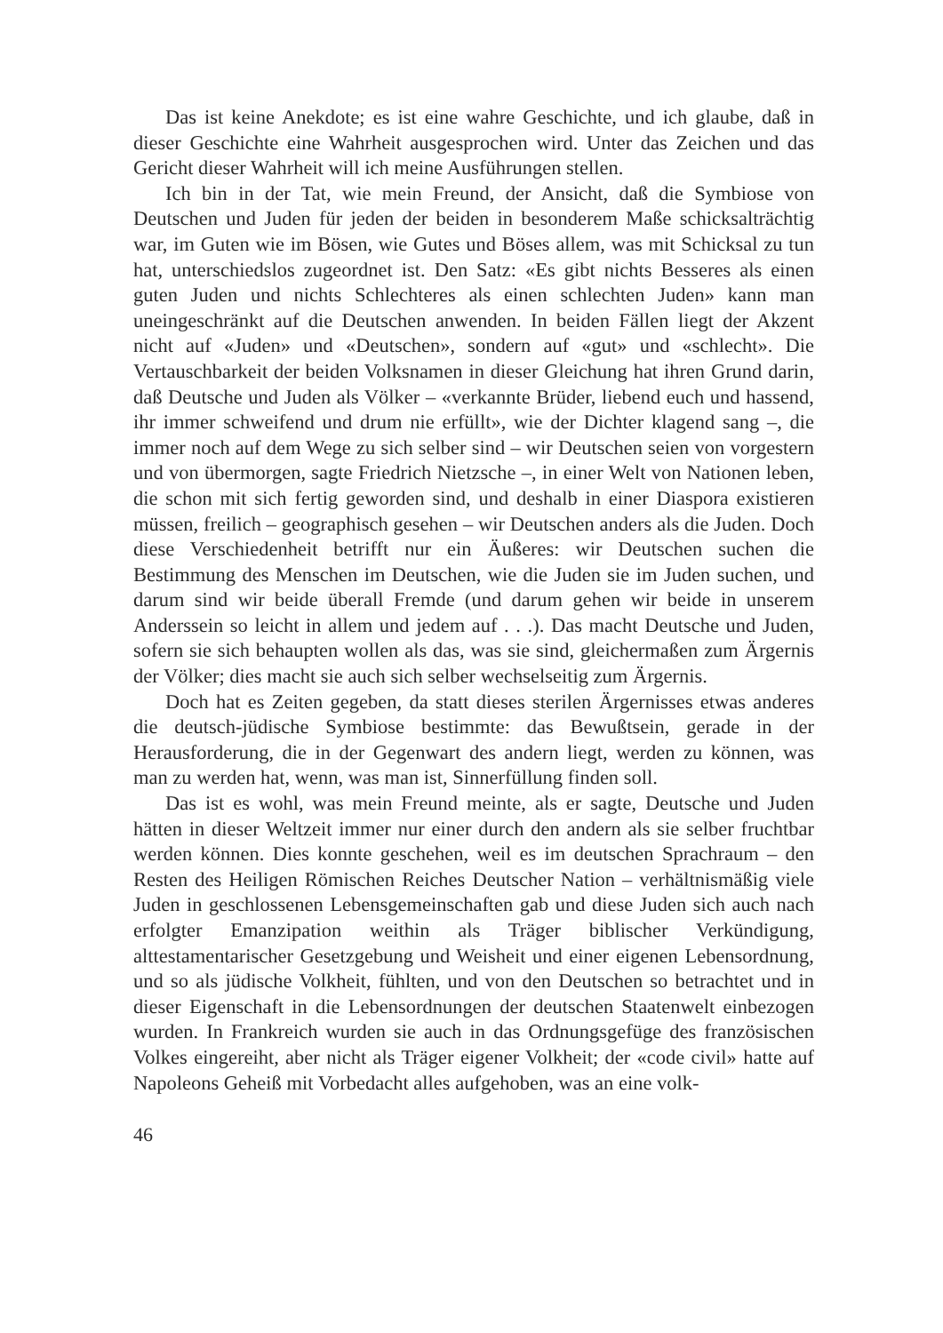Das ist keine Anekdote; es ist eine wahre Geschichte, und ich glaube, daß in dieser Geschichte eine Wahrheit ausgesprochen wird. Unter das Zeichen und das Gericht dieser Wahrheit will ich meine Ausführungen stellen.
Ich bin in der Tat, wie mein Freund, der Ansicht, daß die Symbiose von Deutschen und Juden für jeden der beiden in besonderem Maße schicksalträchtig war, im Guten wie im Bösen, wie Gutes und Böses allem, was mit Schicksal zu tun hat, unterschiedslos zugeordnet ist. Den Satz: «Es gibt nichts Besseres als einen guten Juden und nichts Schlechteres als einen schlechten Juden» kann man uneingeschränkt auf die Deutschen anwenden. In beiden Fällen liegt der Akzent nicht auf «Juden» und «Deutschen», sondern auf «gut» und «schlecht». Die Vertauschbarkeit der beiden Volksnamen in dieser Gleichung hat ihren Grund darin, daß Deutsche und Juden als Völker – «verkannte Brüder, liebend euch und hassend, ihr immer schweifend und drum nie erfüllt», wie der Dichter klagend sang –, die immer noch auf dem Wege zu sich selber sind – wir Deutschen seien von vorgestern und von übermorgen, sagte Friedrich Nietzsche –, in einer Welt von Nationen leben, die schon mit sich fertig geworden sind, und deshalb in einer Diaspora existieren müssen, freilich – geographisch gesehen – wir Deutschen anders als die Juden. Doch diese Verschiedenheit betrifft nur ein Äußeres: wir Deutschen suchen die Bestimmung des Menschen im Deutschen, wie die Juden sie im Juden suchen, und darum sind wir beide überall Fremde (und darum gehen wir beide in unserem Anderssein so leicht in allem und jedem auf . . .). Das macht Deutsche und Juden, sofern sie sich behaupten wollen als das, was sie sind, gleichermaßen zum Ärgernis der Völker; dies macht sie auch sich selber wechselseitig zum Ärgernis.
Doch hat es Zeiten gegeben, da statt dieses sterilen Ärgernisses etwas anderes die deutsch-jüdische Symbiose bestimmte: das Bewußtsein, gerade in der Herausforderung, die in der Gegenwart des andern liegt, werden zu können, was man zu werden hat, wenn, was man ist, Sinnerfüllung finden soll.
Das ist es wohl, was mein Freund meinte, als er sagte, Deutsche und Juden hätten in dieser Weltzeit immer nur einer durch den andern als sie selber fruchtbar werden können. Dies konnte geschehen, weil es im deutschen Sprachraum – den Resten des Heiligen Römischen Reiches Deutscher Nation – verhältnismäßig viele Juden in geschlossenen Lebensgemeinschaften gab und diese Juden sich auch nach erfolgter Emanzipation weithin als Träger biblischer Verkündigung, alttestamentarischer Gesetzgebung und Weisheit und einer eigenen Lebensordnung, und so als jüdische Volkheit, fühlten, und von den Deutschen so betrachtet und in dieser Eigenschaft in die Lebensordnungen der deutschen Staatenwelt einbezogen wurden. In Frankreich wurden sie auch in das Ordnungsgefüge des französischen Volkes eingereiht, aber nicht als Träger eigener Volkheit; der «code civil» hatte auf Napoleons Geheiß mit Vorbedacht alles aufgehoben, was an eine volk-
46